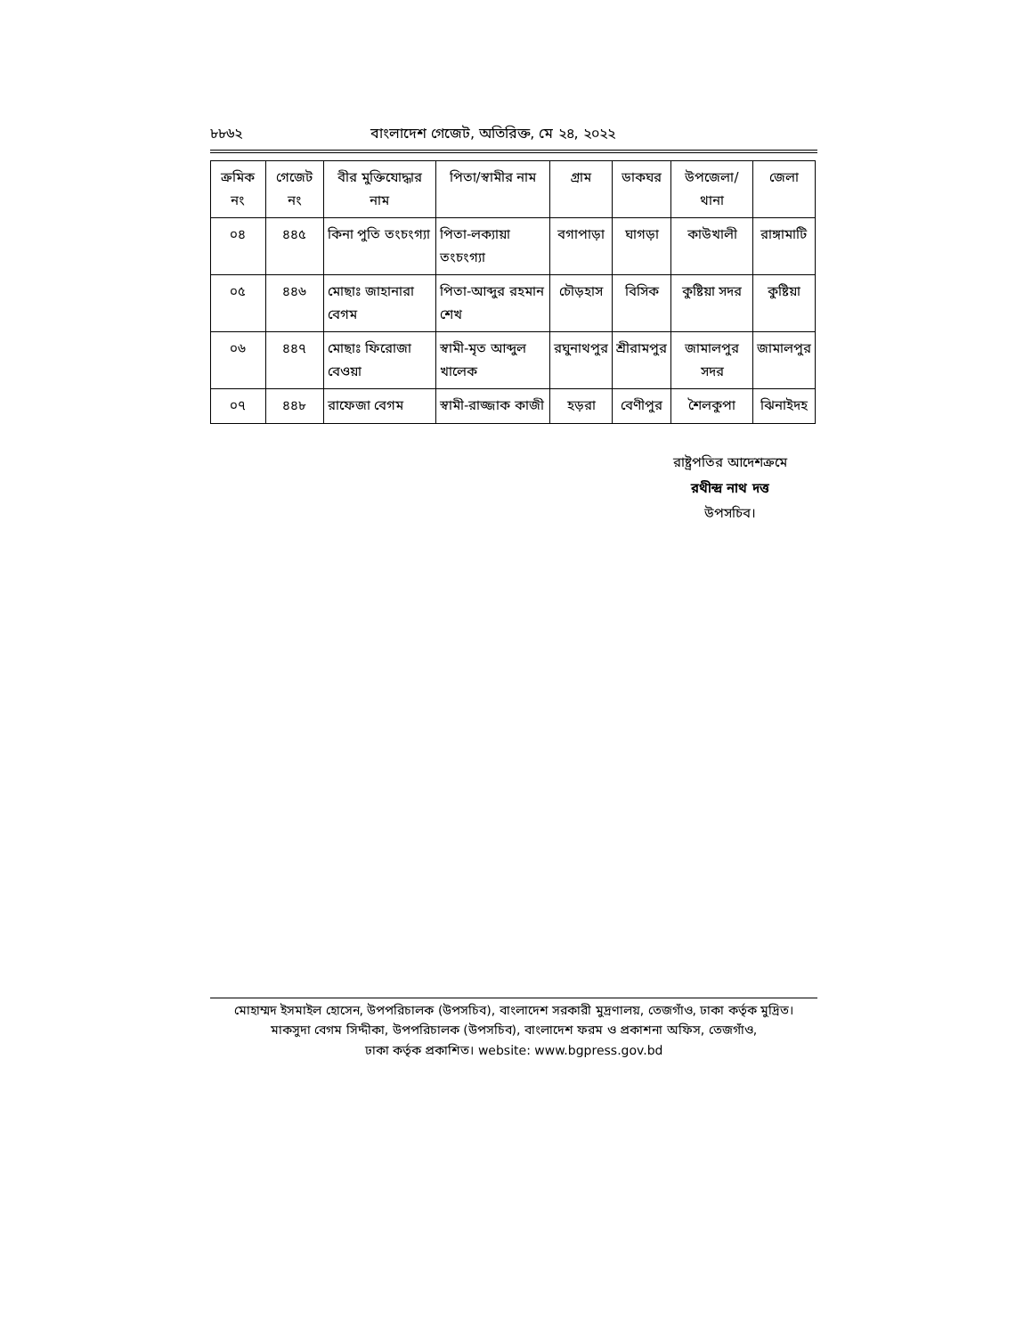৮৮৬২ বাংলাদেশ গেজেট, অতিরিক্ত, মে ২৪, ২০২২
| ক্রমিক নং | গেজেট নং | বীর মুক্তিযোদ্ধার নাম | পিতা/স্বামীর নাম | গ্রাম | ডাকঘর | উপজেলা/ থানা | জেলা |
| --- | --- | --- | --- | --- | --- | --- | --- |
| ০৪ | ৪৪৫ | কিনা পুতি তংচংগ্যা | পিতা-লক্যায়া তংচংগ্যা | বগাপাড়া | ঘাগড়া | কাউখালী | রাঙ্গামাটি |
| ০৫ | ৪৪৬ | মোছাঃ জাহানারা বেগম | পিতা-আব্দুর রহমান শেখ | চৌড়হাস | বিসিক | কুষ্টিয়া সদর | কুষ্টিয়া |
| ০৬ | ৪৪৭ | মোছাঃ ফিরোজা বেওয়া | স্বামী-মৃত আব্দুল খালেক | রঘুনাথপুর | শ্রীরামপুর | জামালপুর সদর | জামালপুর |
| ০৭ | ৪৪৮ | রাফেজা বেগম | স্বামী-রাজ্জাক কাজী | হড়রা | বেণীপুর | শৈলকুপা | ঝিনাইদহ |
রাষ্ট্রপতির আদেশক্রমে
রথীন্দ্র নাথ দত্ত
উপসচিব।
মোহাম্মদ ইসমাইল হোসেন, উপপরিচালক (উপসচিব), বাংলাদেশ সরকারী মুদ্রণালয়, তেজগাঁও, ঢাকা কর্তৃক মুদ্রিত।
মাকসুদা বেগম সিদ্দীকা, উপপরিচালক (উপসচিব), বাংলাদেশ ফরম ও প্রকাশনা অফিস, তেজগাঁও,
ঢাকা কর্তৃক প্রকাশিত। website: www.bgpress.gov.bd